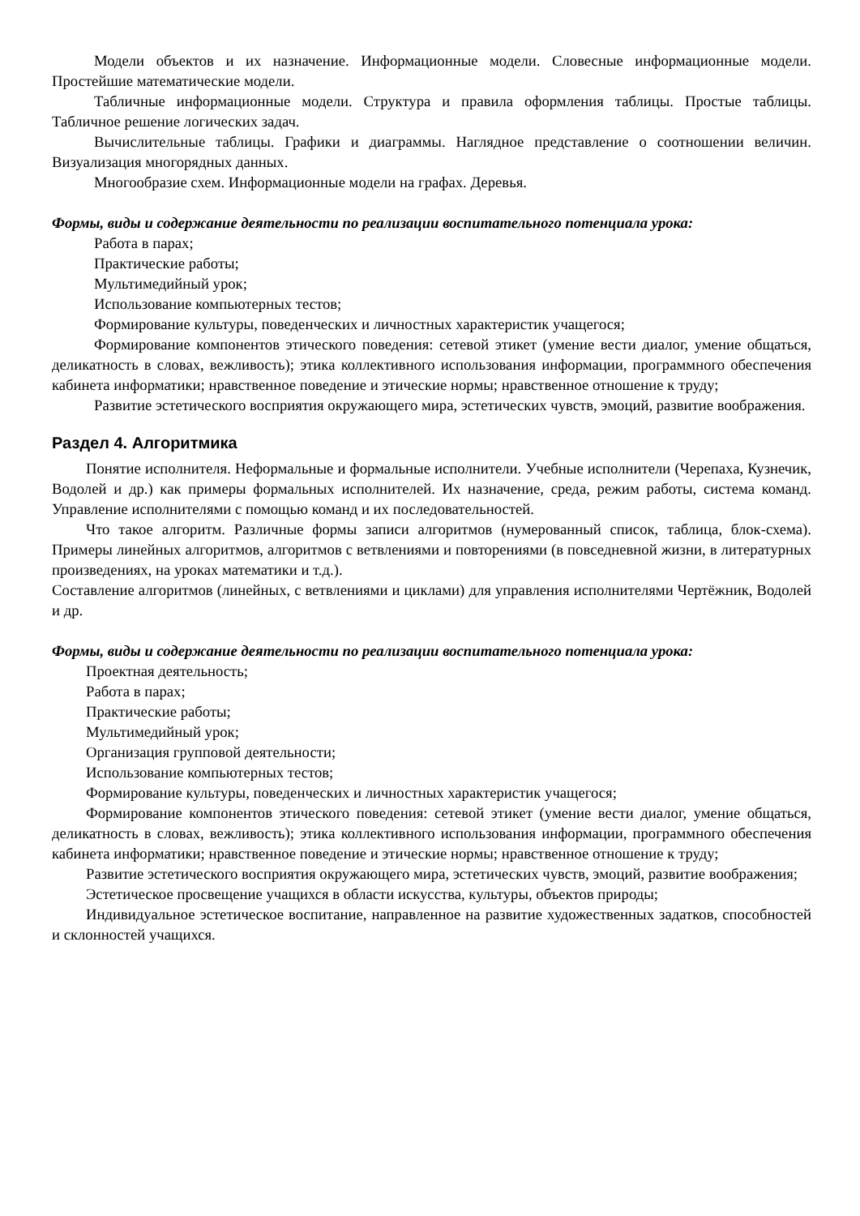Модели объектов и их назначение. Информационные модели. Словесные информационные модели. Простейшие математические модели.
Табличные информационные модели. Структура и правила оформления таблицы. Простые таблицы. Табличное решение логических задач.
Вычислительные таблицы. Графики и диаграммы. Наглядное представление о соотношении величин. Визуализация многорядных данных.
Многообразие схем. Информационные модели на графах. Деревья.
Формы, виды и содержание деятельности по реализации воспитательного потенциала урока:
Работа в парах;
Практические работы;
Мультимедийный урок;
Использование компьютерных тестов;
Формирование культуры, поведенческих и личностных характеристик учащегося;
Формирование компонентов этического поведения: сетевой этикет (умение вести диалог, умение общаться, деликатность в словах, вежливость); этика коллективного использования информации, программного обеспечения кабинета информатики; нравственное поведение и этические нормы; нравственное отношение к труду;
Развитие эстетического восприятия окружающего мира, эстетических чувств, эмоций, развитие воображения.
Раздел 4. Алгоритмика
Понятие исполнителя. Неформальные и формальные исполнители. Учебные исполнители (Черепаха, Кузнечик, Водолей и др.) как примеры формальных исполнителей. Их назначение, среда, режим работы, система команд. Управление исполнителями с помощью команд и их последовательностей.
Что такое алгоритм. Различные формы записи алгоритмов (нумерованный список, таблица, блок-схема). Примеры линейных алгоритмов, алгоритмов с ветвлениями и повторениями (в повседневной жизни, в литературных произведениях, на уроках математики и т.д.).
Составление алгоритмов (линейных, с ветвлениями и циклами) для управления исполнителями Чертёжник, Водолей и др.
Формы, виды и содержание деятельности по реализации воспитательного потенциала урока:
Проектная деятельность;
Работа в парах;
Практические работы;
Мультимедийный урок;
Организация групповой деятельности;
Использование компьютерных тестов;
Формирование культуры, поведенческих и личностных характеристик учащегося;
Формирование компонентов этического поведения: сетевой этикет (умение вести диалог, умение общаться, деликатность в словах, вежливость); этика коллективного использования информации, программного обеспечения кабинета информатики; нравственное поведение и этические нормы; нравственное отношение к труду;
Развитие эстетического восприятия окружающего мира, эстетических чувств, эмоций, развитие воображения;
Эстетическое просвещение учащихся в области искусства, культуры, объектов природы;
Индивидуальное эстетическое воспитание, направленное на развитие художественных задатков, способностей и склонностей учащихся.